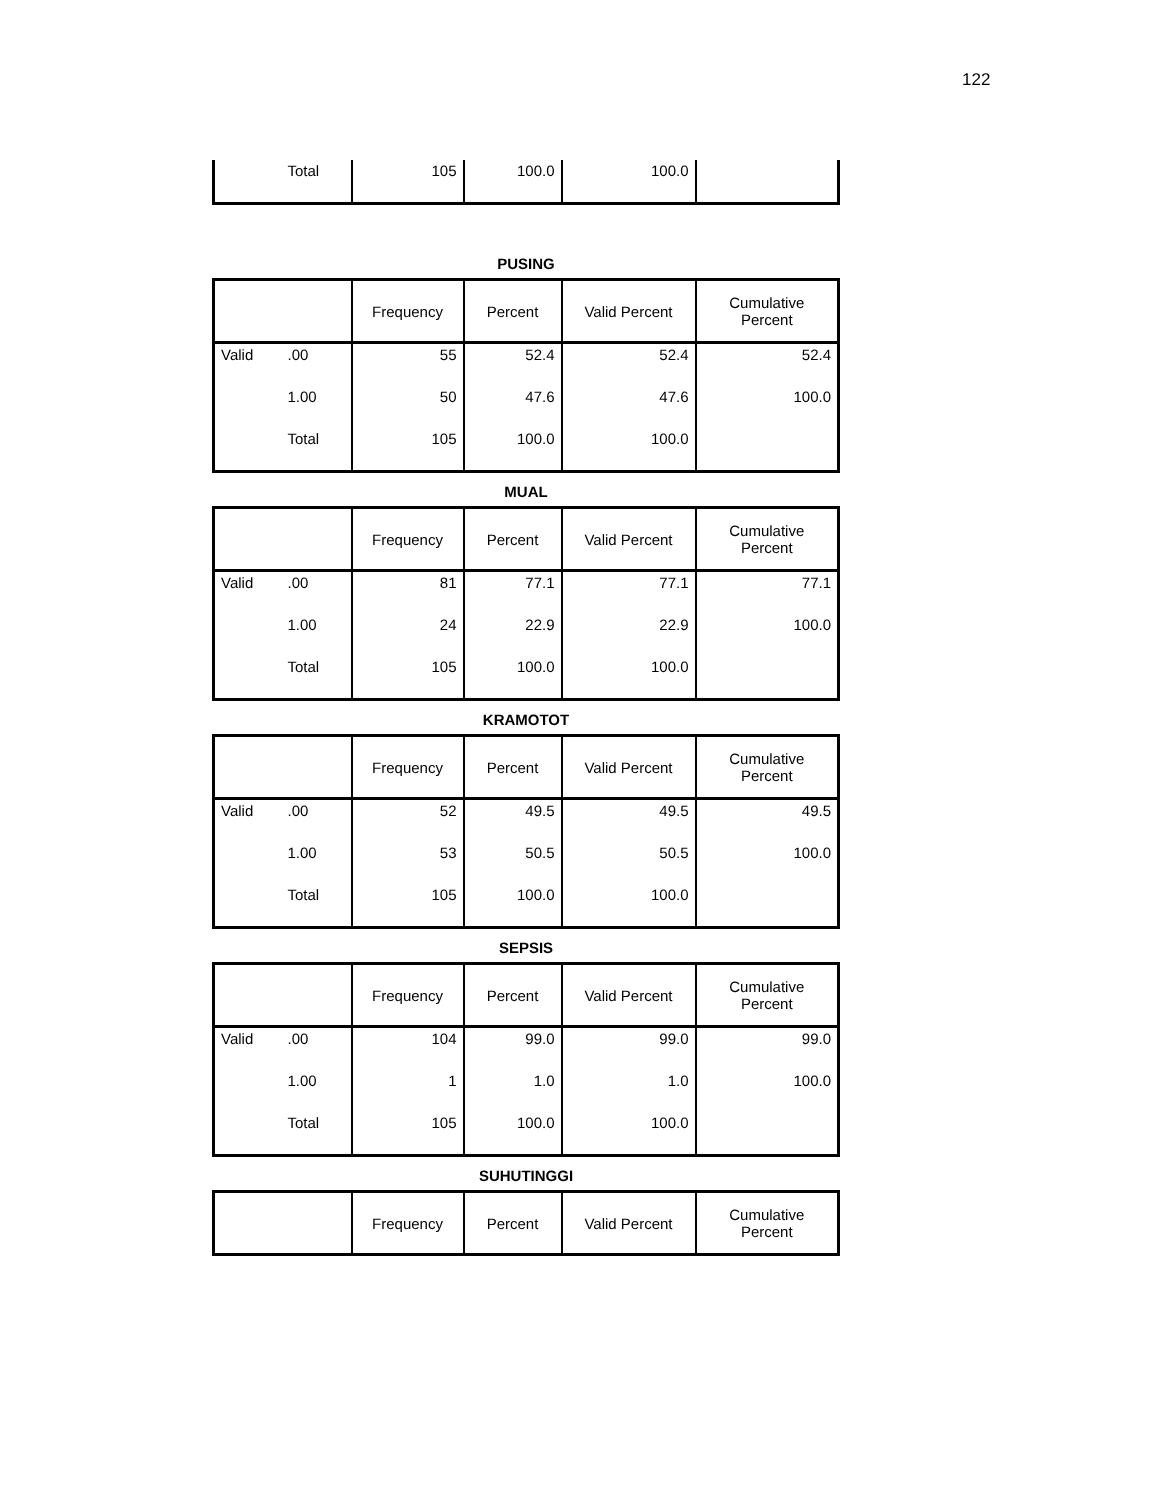122
| | Total | 105 | 100.0 | 100.0 | |
PUSING
| | | Frequency | Percent | Valid Percent | Cumulative Percent |
| --- | --- | --- | --- | --- | --- |
| Valid | .00 | 55 | 52.4 | 52.4 | 52.4 |
| | 1.00 | 50 | 47.6 | 47.6 | 100.0 |
| | Total | 105 | 100.0 | 100.0 | |
MUAL
| | | Frequency | Percent | Valid Percent | Cumulative Percent |
| --- | --- | --- | --- | --- | --- |
| Valid | .00 | 81 | 77.1 | 77.1 | 77.1 |
| | 1.00 | 24 | 22.9 | 22.9 | 100.0 |
| | Total | 105 | 100.0 | 100.0 | |
KRAMOTOT
| | | Frequency | Percent | Valid Percent | Cumulative Percent |
| --- | --- | --- | --- | --- | --- |
| Valid | .00 | 52 | 49.5 | 49.5 | 49.5 |
| | 1.00 | 53 | 50.5 | 50.5 | 100.0 |
| | Total | 105 | 100.0 | 100.0 | |
SEPSIS
| | | Frequency | Percent | Valid Percent | Cumulative Percent |
| --- | --- | --- | --- | --- | --- |
| Valid | .00 | 104 | 99.0 | 99.0 | 99.0 |
| | 1.00 | 1 | 1.0 | 1.0 | 100.0 |
| | Total | 105 | 100.0 | 100.0 | |
SUHUTINGGI
| | Frequency | Percent | Valid Percent | Cumulative Percent |
| --- | --- | --- | --- | --- |